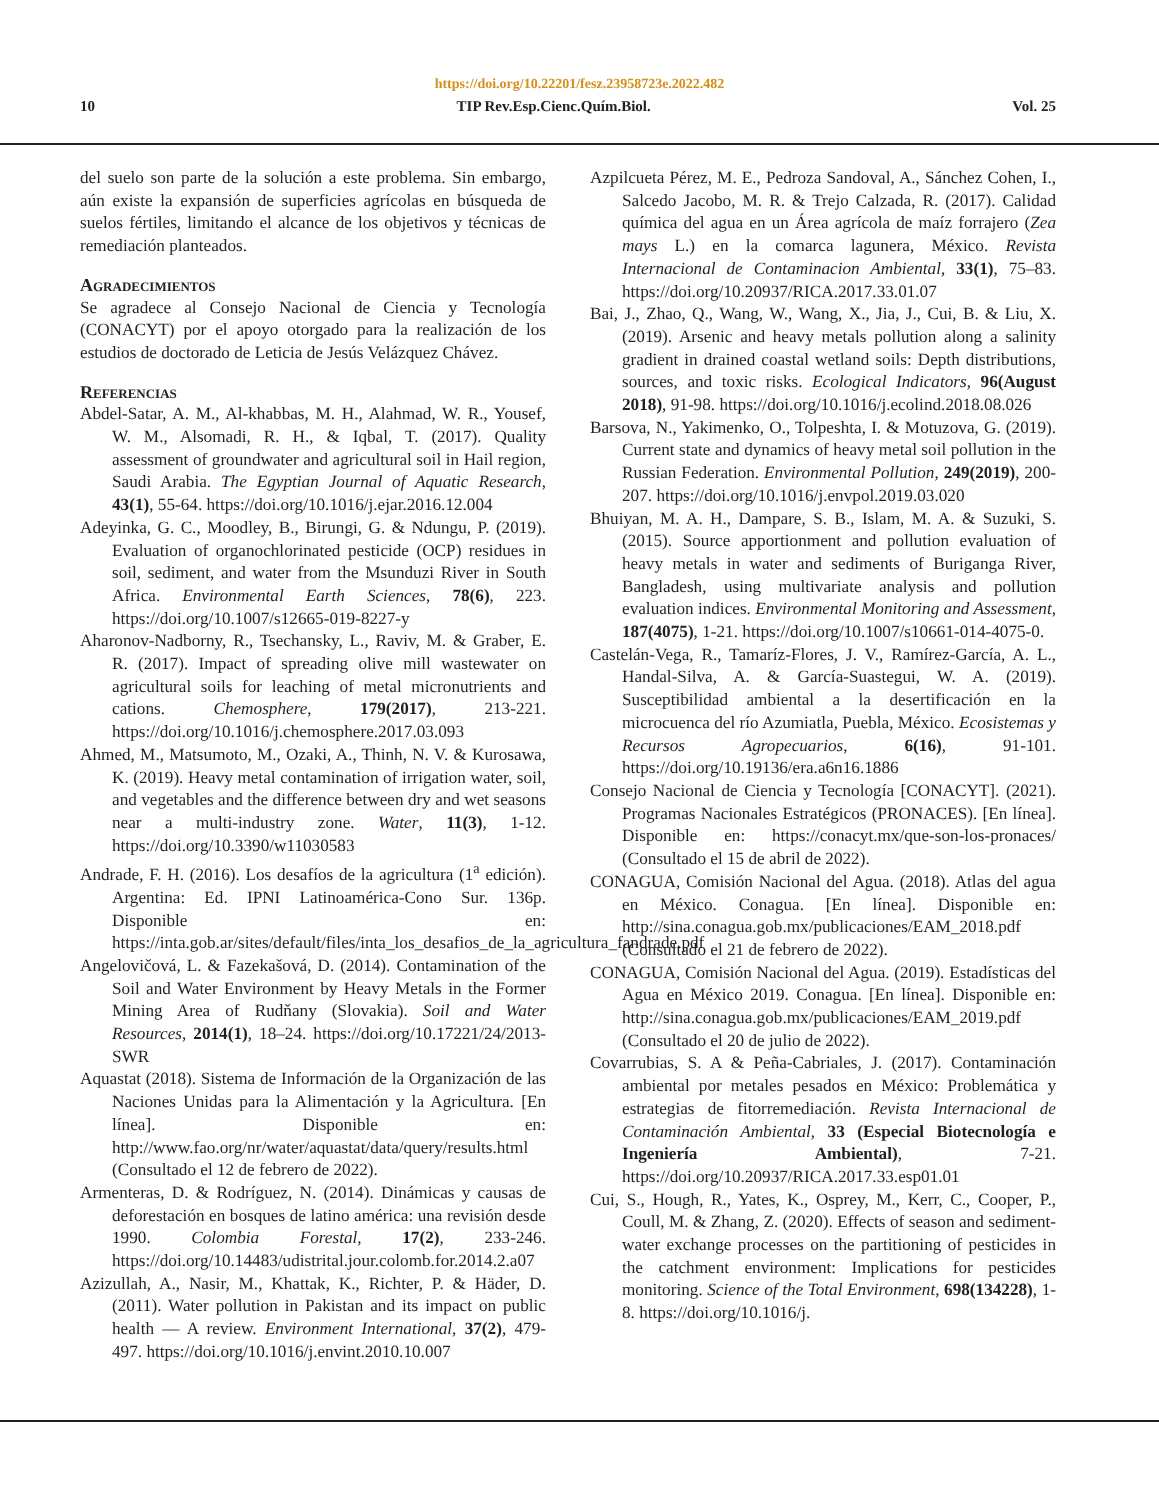https://doi.org/10.22201/fesz.23958723e.2022.482
10 TIP Rev.Esp.Cienc.Quím.Biol. Vol. 25
del suelo son parte de la solución a este problema. Sin embargo, aún existe la expansión de superficies agrícolas en búsqueda de suelos fértiles, limitando el alcance de los objetivos y técnicas de remediación planteados.
Agradecimientos
Se agradece al Consejo Nacional de Ciencia y Tecnología (CONACYT) por el apoyo otorgado para la realización de los estudios de doctorado de Leticia de Jesús Velázquez Chávez.
Referencias
Abdel-Satar, A. M., Al-khabbas, M. H., Alahmad, W. R., Yousef, W. M., Alsomadi, R. H., & Iqbal, T. (2017). Quality assessment of groundwater and agricultural soil in Hail region, Saudi Arabia. The Egyptian Journal of Aquatic Research, 43(1), 55-64. https://doi.org/10.1016/j.ejar.2016.12.004
Adeyinka, G. C., Moodley, B., Birungi, G. & Ndungu, P. (2019). Evaluation of organochlorinated pesticide (OCP) residues in soil, sediment, and water from the Msunduzi River in South Africa. Environmental Earth Sciences, 78(6), 223. https://doi.org/10.1007/s12665-019-8227-y
Aharonov-Nadborny, R., Tsechansky, L., Raviv, M. & Graber, E. R. (2017). Impact of spreading olive mill wastewater on agricultural soils for leaching of metal micronutrients and cations. Chemosphere, 179(2017), 213-221. https://doi.org/10.1016/j.chemosphere.2017.03.093
Ahmed, M., Matsumoto, M., Ozaki, A., Thinh, N. V. & Kurosawa, K. (2019). Heavy metal contamination of irrigation water, soil, and vegetables and the difference between dry and wet seasons near a multi-industry zone. Water, 11(3), 1-12. https://doi.org/10.3390/w11030583
Andrade, F. H. (2016). Los desafíos de la agricultura (1<sup>a</sup> edición). Argentina: Ed. IPNI Latinoamérica-Cono Sur. 136p. Disponible en: https://inta.gob.ar/sites/default/files/inta_los_desafios_de_la_agricultura_fandrade.pdf
Angelovičová, L. & Fazekašová, D. (2014). Contamination of the Soil and Water Environment by Heavy Metals in the Former Mining Area of Rudňany (Slovakia). Soil and Water Resources, 2014(1), 18–24. https://doi.org/10.17221/24/2013-SWR
Aquastat (2018). Sistema de Información de la Organización de las Naciones Unidas para la Alimentación y la Agricultura. [En línea]. Disponible en: http://www.fao.org/nr/water/aquastat/data/query/results.html (Consultado el 12 de febrero de 2022).
Armenteras, D. & Rodríguez, N. (2014). Dinámicas y causas de deforestación en bosques de latino américa: una revisión desde 1990. Colombia Forestal, 17(2), 233-246. https://doi.org/10.14483/udistrital.jour.colomb.for.2014.2.a07
Azizullah, A., Nasir, M., Khattak, K., Richter, P. & Häder, D. (2011). Water pollution in Pakistan and its impact on public health — A review. Environment International, 37(2), 479-497. https://doi.org/10.1016/j.envint.2010.10.007
Azpilcueta Pérez, M. E., Pedroza Sandoval, A., Sánchez Cohen, I., Salcedo Jacobo, M. R. & Trejo Calzada, R. (2017). Calidad química del agua en un Área agrícola de maíz forrajero (Zea mays L.) en la comarca lagunera, México. Revista Internacional de Contaminacion Ambiental, 33(1), 75–83. https://doi.org/10.20937/RICA.2017.33.01.07
Bai, J., Zhao, Q., Wang, W., Wang, X., Jia, J., Cui, B. & Liu, X. (2019). Arsenic and heavy metals pollution along a salinity gradient in drained coastal wetland soils: Depth distributions, sources, and toxic risks. Ecological Indicators, 96(August 2018), 91-98. https://doi.org/10.1016/j.ecolind.2018.08.026
Barsova, N., Yakimenko, O., Tolpeshta, I. & Motuzova, G. (2019). Current state and dynamics of heavy metal soil pollution in the Russian Federation. Environmental Pollution, 249(2019), 200-207. https://doi.org/10.1016/j.envpol.2019.03.020
Bhuiyan, M. A. H., Dampare, S. B., Islam, M. A. & Suzuki, S. (2015). Source apportionment and pollution evaluation of heavy metals in water and sediments of Buriganga River, Bangladesh, using multivariate analysis and pollution evaluation indices. Environmental Monitoring and Assessment, 187(4075), 1-21. https://doi.org/10.1007/s10661-014-4075-0.
Castelán-Vega, R., Tamaríz-Flores, J. V., Ramírez-García, A. L., Handal-Silva, A. & García-Suastegui, W. A. (2019). Susceptibilidad ambiental a la desertificación en la microcuenca del río Azumiatla, Puebla, México. Ecosistemas y Recursos Agropecuarios, 6(16), 91-101. https://doi.org/10.19136/era.a6n16.1886
Consejo Nacional de Ciencia y Tecnología [CONACYT]. (2021). Programas Nacionales Estratégicos (PRONACES). [En línea]. Disponible en: https://conacyt.mx/que-son-los-pronaces/ (Consultado el 15 de abril de 2022).
CONAGUA, Comisión Nacional del Agua. (2018). Atlas del agua en México. Conagua. [En línea]. Disponible en: http://sina.conagua.gob.mx/publicaciones/EAM_2018.pdf (Consultado el 21 de febrero de 2022).
CONAGUA, Comisión Nacional del Agua. (2019). Estadísticas del Agua en México 2019. Conagua. [En línea]. Disponible en: http://sina.conagua.gob.mx/publicaciones/EAM_2019.pdf (Consultado el 20 de julio de 2022).
Covarrubias, S. A & Peña-Cabriales, J. (2017). Contaminación ambiental por metales pesados en México: Problemática y estrategias de fitorremediación. Revista Internacional de Contaminación Ambiental, 33 (Especial Biotecnología e Ingeniería Ambiental), 7-21. https://doi.org/10.20937/RICA.2017.33.esp01.01
Cui, S., Hough, R., Yates, K., Osprey, M., Kerr, C., Cooper, P., Coull, M. & Zhang, Z. (2020). Effects of season and sediment-water exchange processes on the partitioning of pesticides in the catchment environment: Implications for pesticides monitoring. Science of the Total Environment, 698(134228), 1-8. https://doi.org/10.1016/j.